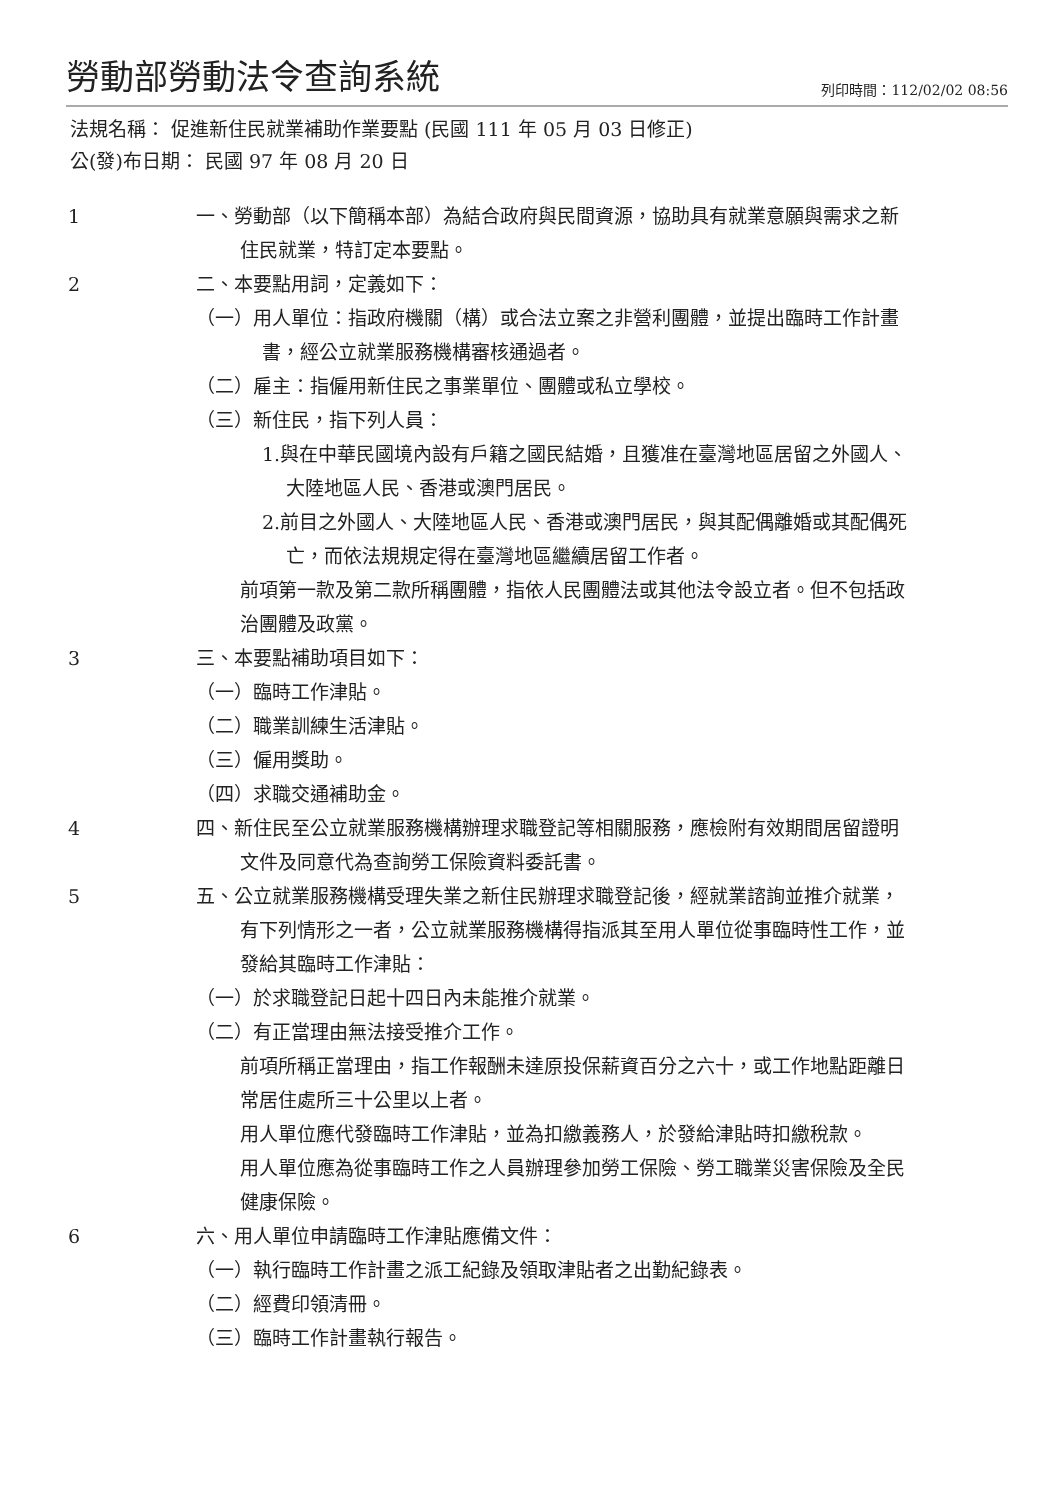勞動部勞動法令查詢系統
列印時間：112/02/02 08:56
法規名稱： 促進新住民就業補助作業要點 (民國 111 年 05 月 03 日修正)
公(發)布日期： 民國 97 年 08 月 20 日
1 一、勞動部（以下簡稱本部）為結合政府與民間資源，協助具有就業意願與需求之新住民就業，特訂定本要點。
2 二、本要點用詞，定義如下：
（一）用人單位：指政府機關（構）或合法立案之非營利團體，並提出臨時工作計畫書，經公立就業服務機構審核通過者。
（二）雇主：指僱用新住民之事業單位、團體或私立學校。
（三）新住民，指下列人員：
1.與在中華民國境內設有戶籍之國民結婚，且獲准在臺灣地區居留之外國人、大陸地區人民、香港或澳門居民。
2.前目之外國人、大陸地區人民、香港或澳門居民，與其配偶離婚或其配偶死亡，而依法規規定得在臺灣地區繼續居留工作者。
前項第一款及第二款所稱團體，指依人民團體法或其他法令設立者。但不包括政治團體及政黨。
3 三、本要點補助項目如下：
（一）臨時工作津貼。
（二）職業訓練生活津貼。
（三）僱用獎助。
（四）求職交通補助金。
4 四、新住民至公立就業服務機構辦理求職登記等相關服務，應檢附有效期間居留證明文件及同意代為查詢勞工保險資料委託書。
5 五、公立就業服務機構受理失業之新住民辦理求職登記後，經就業諮詢並推介就業，有下列情形之一者，公立就業服務機構得指派其至用人單位從事臨時性工作，並發給其臨時工作津貼：
（一）於求職登記日起十四日內未能推介就業。
（二）有正當理由無法接受推介工作。
前項所稱正當理由，指工作報酬未達原投保薪資百分之六十，或工作地點距離日常居住處所三十公里以上者。
用人單位應代發臨時工作津貼，並為扣繳義務人，於發給津貼時扣繳稅款。
用人單位應為從事臨時工作之人員辦理參加勞工保險、勞工職業災害保險及全民健康保險。
6 六、用人單位申請臨時工作津貼應備文件：
（一）執行臨時工作計畫之派工紀錄及領取津貼者之出勤紀錄表。
（二）經費印領清冊。
（三）臨時工作計畫執行報告。